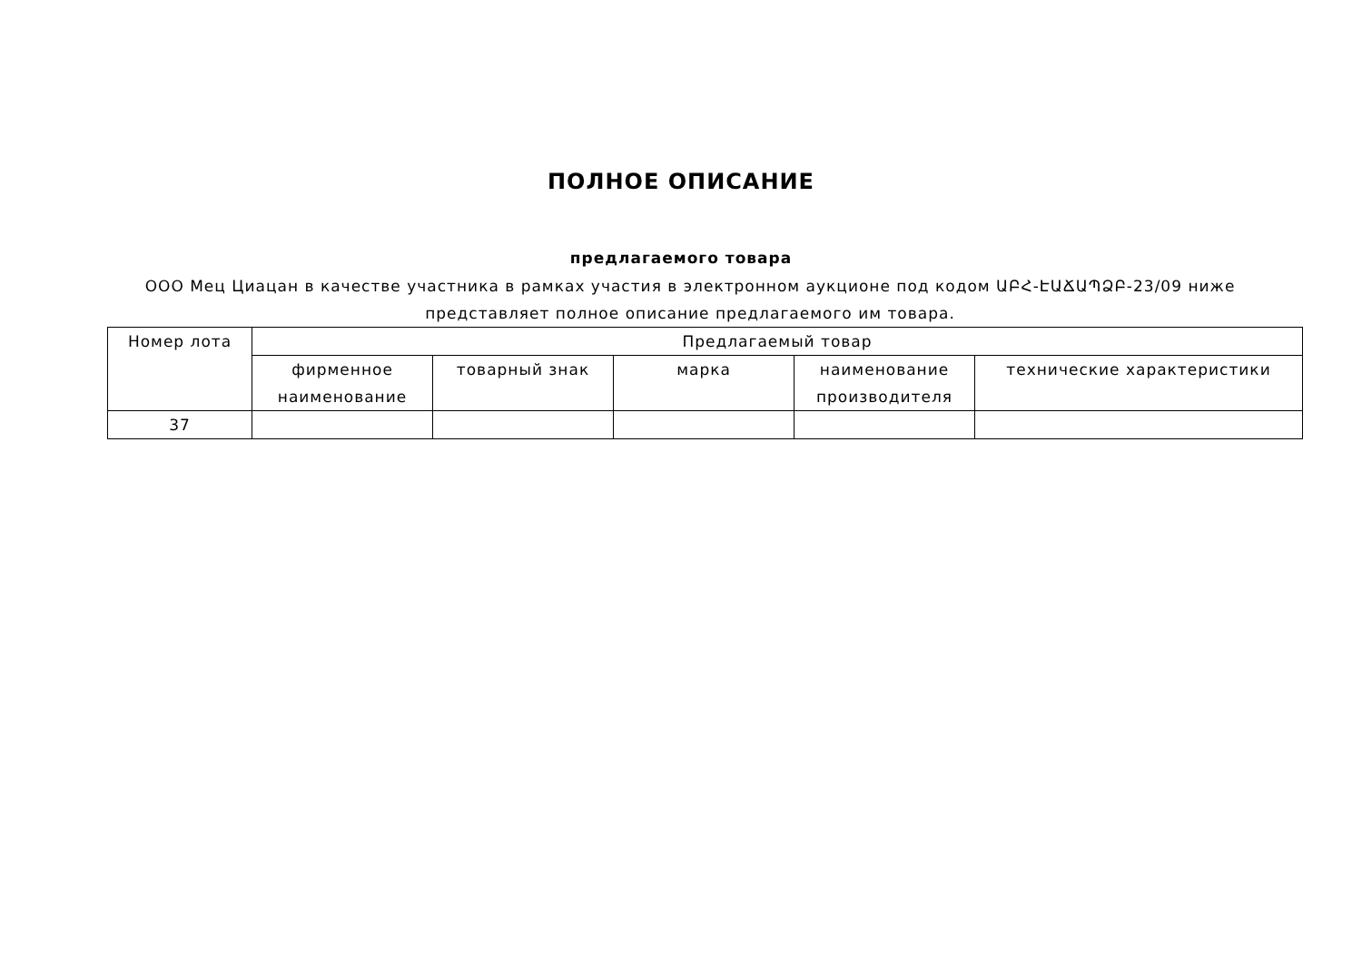ПОЛНОЕ ОПИСАНИЕ
предлагаемого товара
ООО Мец Циацан в качестве участника в рамках участия в электронном аукционе под кодом ԱԲՀ-ԷԱՃԱՊՁԲ-23/09 ниже представляет полное описание предлагаемого им товара.
| Номер лота | Предлагаемый товар | | | | |
| | фирменное наименование | товарный знак | марка | наименование производителя | технические характеристики |
| 37 | | | | | |